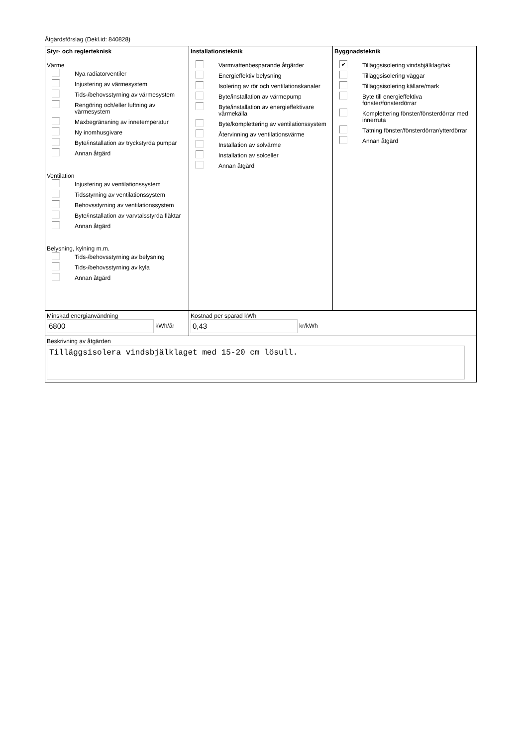Åtgärdsförslag (Dekl.id: 840828)
Styr- och reglerteknisk
Värme
Nya radiatorventiler
Injustering av värmesystem
Tids-/behovsstyrning av värmesystem
Rengöring och/eller luftning av värmesystem
Maxbegränsning av innetemperatur
Ny inomhusgivare
Byte/installation av tryckstyrda pumpar
Annan åtgärd
Ventilation
Injustering av ventilationssystem
Tidsstyrning av ventilationssystem
Behovsstyrning av ventilationssystem
Byte/installation av varvtalsstyrda fläktar
Annan åtgärd
Belysning, kylning m.m.
Tids-/behovsstyrning av belysning
Tids-/behovsstyrning av kyla
Annan åtgärd
Installationsteknik
Varmvattenbesparande åtgärder
Energieffektiv belysning
Isolering av rör och ventilationskanaler
Byte/installation av värmepump
Byte/installation av energieffektivare värmekälla
Byte/komplettering av ventilationssystem
Återvinning av ventilationsvärme
Installation av solvärme
Installation av solceller
Annan åtgärd
Byggnadsteknik
✔
Tilläggsisolering vindsbjälklag/tak
Tilläggsisolering väggar
Tilläggsisolering källare/mark
Byte till energieffektiva fönster/fönsterdörrar
Komplettering fönster/fönsterdörrar med innerruta
Tätning fönster/fönsterdörrar/ytterdörrar
Annan åtgärd
Minskad energianvändning
6800 kWh/år
Kostnad per sparad kWh
0,43 kr/kWh
Beskrivning av åtgärden
Tilläggsisolera vindsbjälklaget med 15-20 cm lösull.